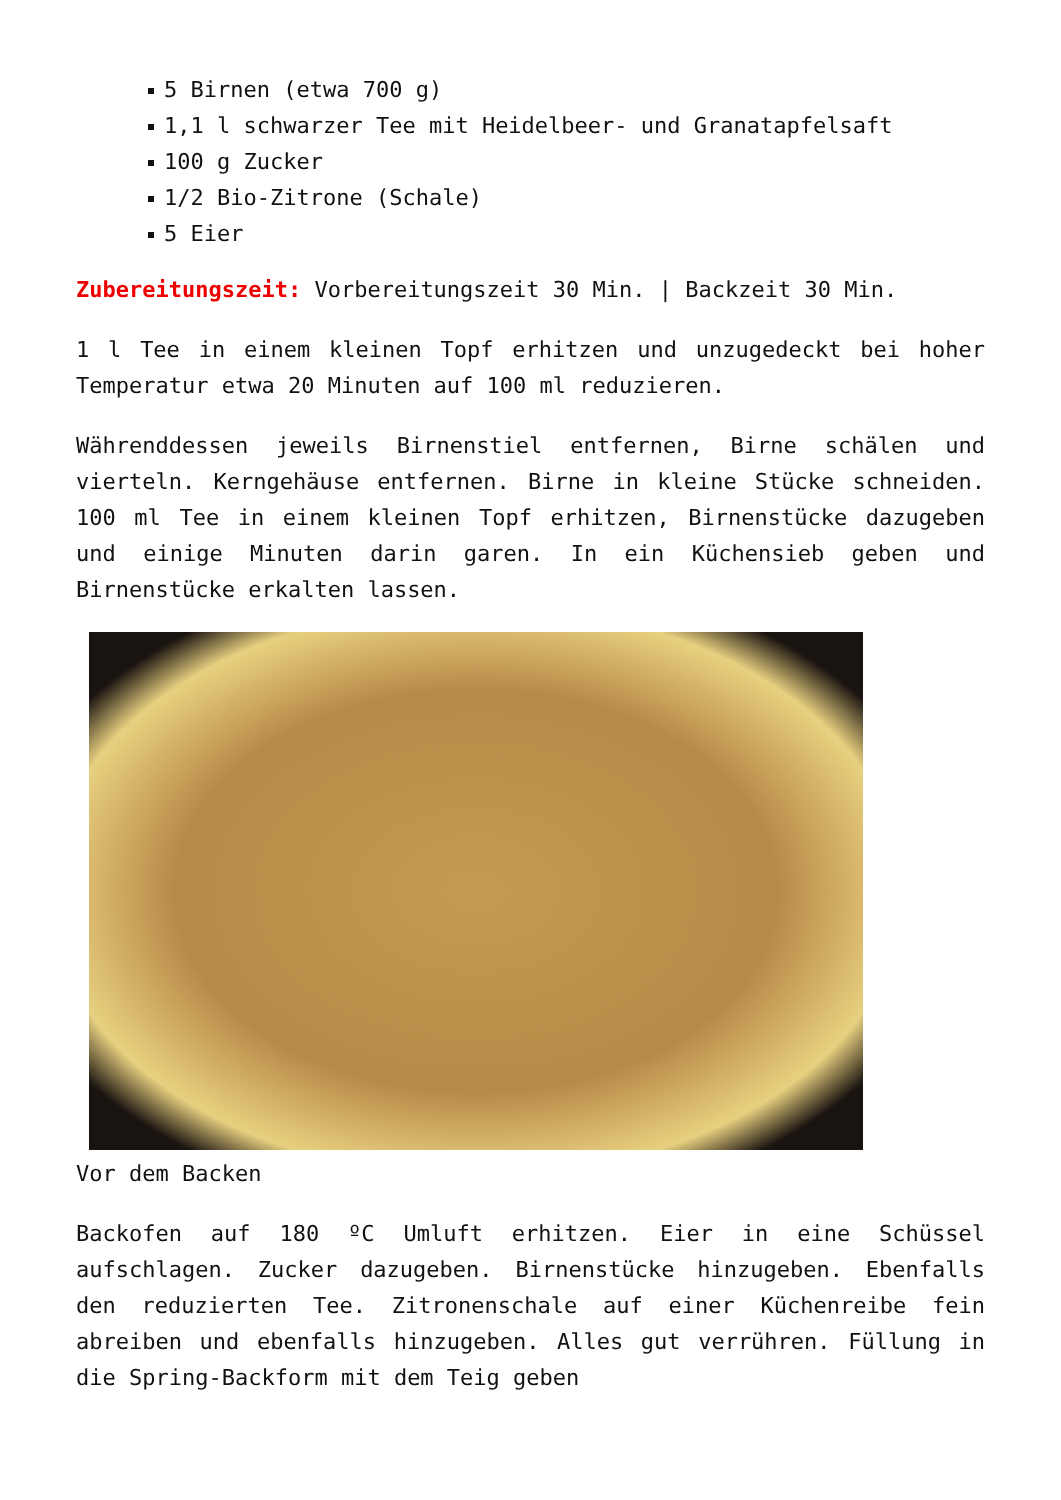5 Birnen (etwa 700 g)
1,1 l schwarzer Tee mit Heidelbeer- und Granatapfelsaft
100 g Zucker
1/2 Bio-Zitrone (Schale)
5 Eier
Zubereitungszeit: Vorbereitungszeit 30 Min. | Backzeit 30 Min.
1 l Tee in einem kleinen Topf erhitzen und unzugedeckt bei hoher Temperatur etwa 20 Minuten auf 100 ml reduzieren.
Währenddessen jeweils Birnenstiel entfernen, Birne schälen und vierteln. Kerngehäuse entfernen. Birne in kleine Stücke schneiden. 100 ml Tee in einem kleinen Topf erhitzen, Birnenstücke dazugeben und einige Minuten darin garen. In ein Küchensieb geben und Birnenstücke erkalten lassen.
Vor dem Backen
Backofen auf 180 ºC Umluft erhitzen. Eier in eine Schüssel aufschlagen. Zucker dazugeben. Birnenstücke hinzugeben. Ebenfalls den reduzierten Tee. Zitronenschale auf einer Küchenreibe fein abreiben und ebenfalls hinzugeben. Alles gut verrühren. Füllung in die Spring-Backform mit dem Teig geben